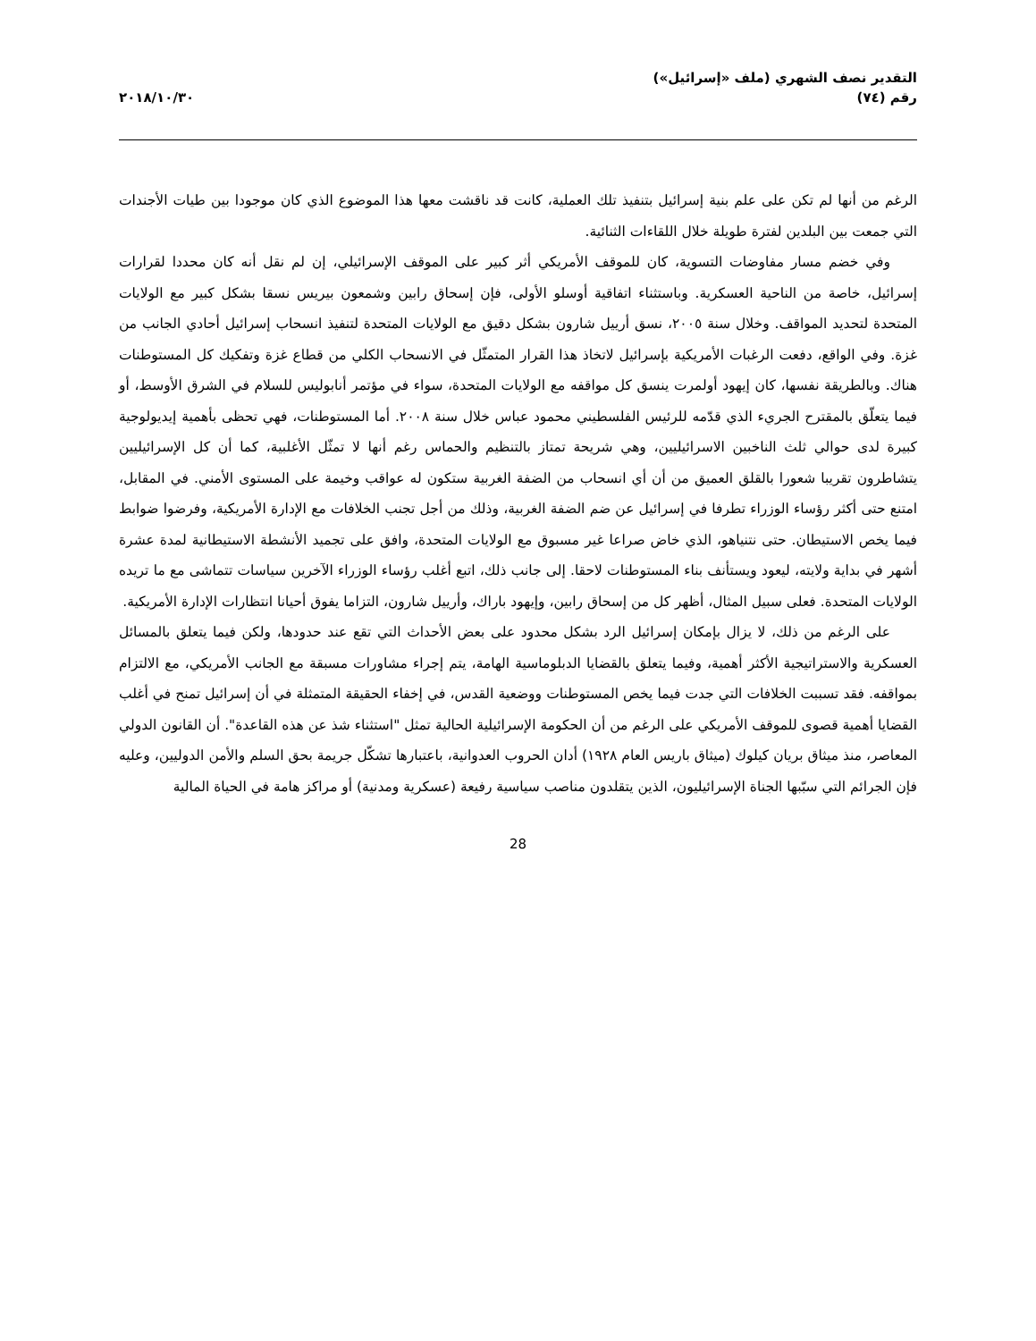التقدير نصف الشهري (ملف «إسرائيل»)
رقم (٧٤)
٢٠١٨/١٠/٣٠
الرغم من أنها لم تكن على علم بنية إسرائيل بتنفيذ تلك العملية، كانت قد ناقشت معها هذا الموضوع الذي كان موجودا بين طيات الأجندات التي جمعت بين البلدين لفترة طويلة خلال اللقاءات الثنائية.
وفي خضم مسار مفاوضات التسوية، كان للموقف الأمريكي أثر كبير على الموقف الإسرائيلي، إن لم نقل أنه كان محددا لقرارات إسرائيل، خاصة من الناحية العسكرية. وباستثناء اتفاقية أوسلو الأولى، فإن إسحاق رابين وشمعون بيريس نسقا بشكل كبير مع الولايات المتحدة لتحديد المواقف. وخلال سنة ٢٠٠٥، نسق أرييل شارون بشكل دقيق مع الولايات المتحدة لتنفيذ انسحاب إسرائيل أحادي الجانب من غزة. وفي الواقع، دفعت الرغبات الأمريكية بإسرائيل لاتخاذ هذا القرار المتمثّل في الانسحاب الكلي من قطاع غزة وتفكيك كل المستوطنات هناك. وبالطريقة نفسها، كان إيهود أولمرت ينسق كل مواقفه مع الولايات المتحدة، سواء في مؤتمر أنابوليس للسلام في الشرق الأوسط، أو فيما يتعلّق بالمقترح الجريء الذي قدّمه للرئيس الفلسطيني محمود عباس خلال سنة ٢٠٠٨. أما المستوطنات، فهي تحظى بأهمية إيديولوجية كبيرة لدى حوالي ثلث الناخبين الاسرائيليين، وهي شريحة تمتاز بالتنظيم والحماس رغم أنها لا تمثّل الأغلبية، كما أن كل الإسرائيليين يتشاطرون تقريبا شعورا بالقلق العميق من أن أي انسحاب من الضفة الغربية ستكون له عواقب وخيمة على المستوى الأمني. في المقابل، امتنع حتى أكثر رؤساء الوزراء تطرفا في إسرائيل عن ضم الضفة الغربية، وذلك من أجل تجنب الخلافات مع الإدارة الأمريكية، وفرضوا ضوابط فيما يخص الاستيطان. حتى نتنياهو، الذي خاض صراعا غير مسبوق مع الولايات المتحدة، وافق على تجميد الأنشطة الاستيطانية لمدة عشرة أشهر في بداية ولايته، ليعود ويستأنف بناء المستوطنات لاحقا. إلى جانب ذلك، اتبع أغلب رؤساء الوزراء الآخرين سياسات تتماشى مع ما تريده الولايات المتحدة. فعلى سبيل المثال، أظهر كل من إسحاق رابين، وإيهود باراك، وأرييل شارون، التزاما يفوق أحيانا انتظارات الإدارة الأمريكية.
على الرغم من ذلك، لا يزال بإمكان إسرائيل الرد بشكل محدود على بعض الأحداث التي تقع عند حدودها، ولكن فيما يتعلق بالمسائل العسكرية والاستراتيجية الأكثر أهمية، وفيما يتعلق بالقضايا الدبلوماسية الهامة، يتم إجراء مشاورات مسبقة مع الجانب الأمريكي، مع الالتزام بمواقفه. فقد تسببت الخلافات التي جدت فيما يخص المستوطنات ووضعية القدس، في إخفاء الحقيقة المتمثلة في أن إسرائيل تمنح في أغلب القضايا أهمية قصوى للموقف الأمريكي على الرغم من أن الحكومة الإسرائيلية الحالية تمثل "استثناء شذ عن هذه القاعدة". أن القانون الدولي المعاصر، منذ ميثاق بريان كيلوك (ميثاق باريس العام ١٩٢٨) أدان الحروب العدوانية، باعتبارها تشكّل جريمة بحق السلم والأمن الدوليين، وعليه فإن الجرائم التي سبّبها الجناة الإسرائيليون، الذين يتقلدون مناصب سياسية رفيعة (عسكرية ومدنية) أو مراكز هامة في الحياة المالية
28